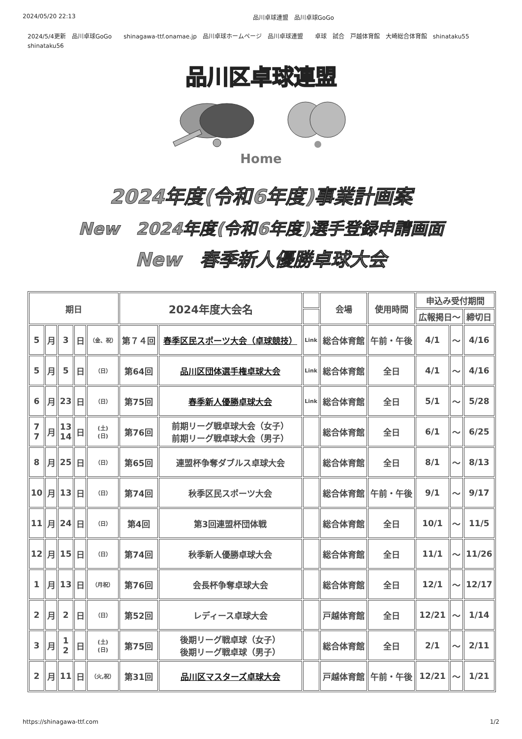2024/05/20 22:13 品川卓球連盟　品川卓球GoGo
2024/5/4更新　品川卓球GoGo　　shinagawa-ttf.onamae.jp　品川卓球ホームページ　品川卓球連盟　　卓球　試合　戸越体育館　大崎総合体育館　shinataku55 shinataku56
品川区卓球連盟
Home
2024年度(令和6年度)事業計画案
New　2024年度(令和6年度)選手登録申請画面
New　春季新人優勝卓球大会
| 期日 | | | | | 2024年度大会名 | | | 会場 | 使用時間 | 申込み受付期間 | | |
| --- | --- | --- | --- | --- | --- | --- | --- | --- | --- | --- | --- | --- |
| | | | | | | | | | | 広報掲日～ | | 締切日 |
| 5 | 月 | 3 | 日 | （金、祝） | 第７４回 | 春季区民スポーツ大会（卓球競技） | Link | 総合体育館 | 午前・午後 | 4/1 | ～ | 4/16 |
| 5 | 月 | 5 | 日 | （日） | 第64回 | 品川区団体選手権卓球大会 | Link | 総合体育館 | 全日 | 4/1 | ～ | 4/16 |
| 6 | 月 | 23 | 日 | （日） | 第75回 | 春季新人優勝卓球大会 | Link | 総合体育館 | 全日 | 5/1 | ～ | 5/28 |
| 7 7 | 月 | 13 14 | 日 | (土) (日) | 第76回 | 前期リーグ戦卓球大会（女子） 前期リーグ戦卓球大会（男子） | | 総合体育館 | 全日 | 6/1 | ～ | 6/25 |
| 8 | 月 | 25 | 日 | （日） | 第65回 | 連盟杯争奪ダブルス卓球大会 | | 総合体育館 | 全日 | 8/1 | ～ | 8/13 |
| 10 | 月 | 13 | 日 | （日） | 第74回 | 秋季区民スポーツ大会 | | 総合体育館 | 午前・午後 | 9/1 | ～ | 9/17 |
| 11 | 月 | 24 | 日 | （日） | 第4回 | 第3回連盟杯団体戦 | | 総合体育館 | 全日 | 10/1 | ～ | 11/5 |
| 12 | 月 | 15 | 日 | （日） | 第74回 | 秋季新人優勝卓球大会 | | 総合体育館 | 全日 | 11/1 | ～ | 11/26 |
| 1 | 月 | 13 | 日 | （月祝） | 第76回 | 会長杯争奪卓球大会 | | 総合体育館 | 全日 | 12/1 | ～ | 12/17 |
| 2 | 月 | 2 | 日 | （日） | 第52回 | レディース卓球大会 | | 戸越体育館 | 全日 | 12/21 | ～ | 1/14 |
| 3 | 月 | 1 2 | 日 | (土) (日) | 第75回 | 後期リーグ戦卓球（女子） 後期リーグ戦卓球（男子） | | 総合体育館 | 全日 | 2/1 | ～ | 2/11 |
| 2 | 月 | 11 | 日 | （火,祝） | 第31回 | 品川区マスターズ卓球大会 | | 戸越体育館 | 午前・午後 | 12/21 | ～ | 1/21 |
https://shinagawa-ttf.com 1/2